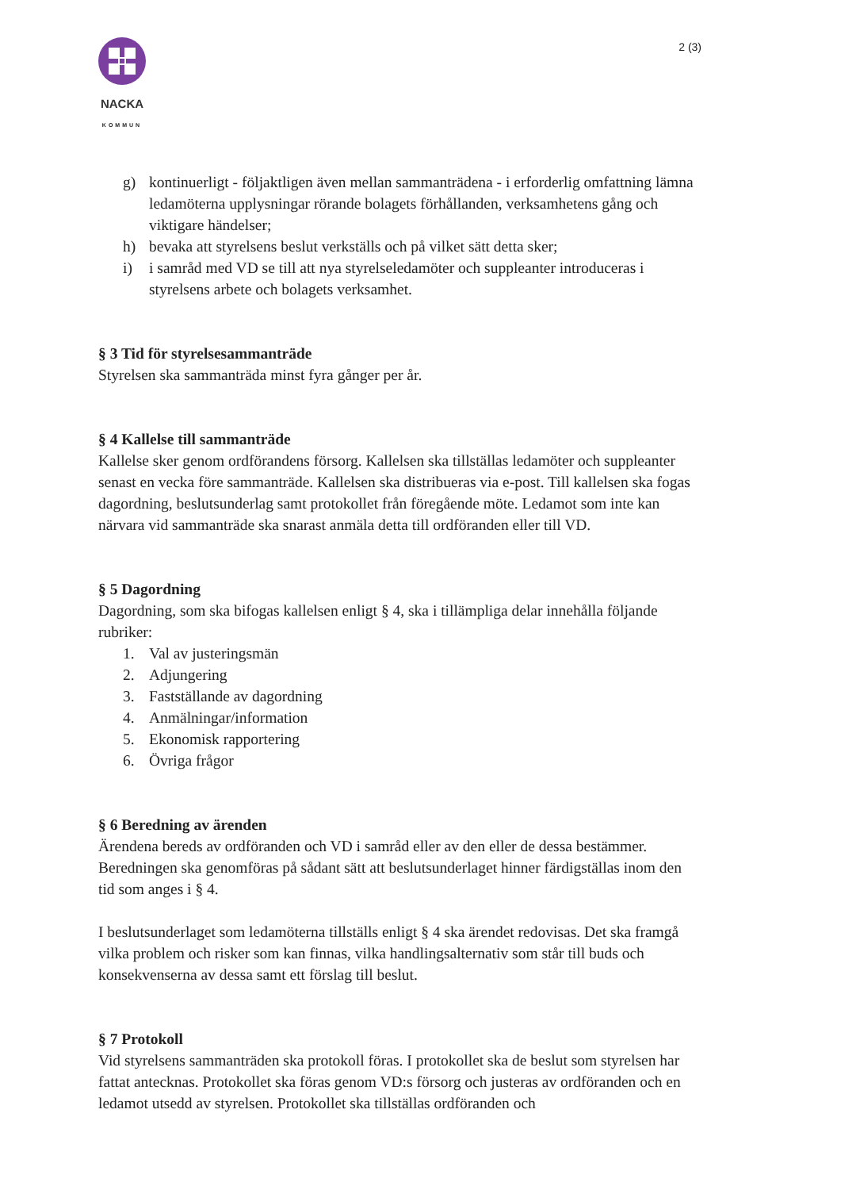NACKA
KOMMUN
2 (3)
g) kontinuerligt - följaktligen även mellan sammanträdena - i erforderlig omfattning lämna ledamöterna upplysningar rörande bolagets förhållanden, verksamhetens gång och viktigare händelser;
h) bevaka att styrelsens beslut verkställs och på vilket sätt detta sker;
i) i samråd med VD se till att nya styrelseledamöter och suppleanter introduceras i styrelsens arbete och bolagets verksamhet.
§ 3 Tid för styrelsesammanträde
Styrelsen ska sammanträda minst fyra gånger per år.
§ 4 Kallelse till sammanträde
Kallelse sker genom ordförandens försorg. Kallelsen ska tillställas ledamöter och suppleanter senast en vecka före sammanträde. Kallelsen ska distribueras via e-post. Till kallelsen ska fogas dagordning, beslutsunderlag samt protokollet från föregående möte. Ledamot som inte kan närvara vid sammanträde ska snarast anmäla detta till ordföranden eller till VD.
§ 5 Dagordning
Dagordning, som ska bifogas kallelsen enligt § 4, ska i tillämpliga delar innehålla följande rubriker:
1. Val av justeringsmän
2. Adjungering
3. Fastställande av dagordning
4. Anmälningar/information
5. Ekonomisk rapportering
6. Övriga frågor
§ 6 Beredning av ärenden
Ärendena bereds av ordföranden och VD i samråd eller av den eller de dessa bestämmer. Beredningen ska genomföras på sådant sätt att beslutsunderlaget hinner färdigställas inom den tid som anges i § 4.
I beslutsunderlaget som ledamöterna tillställs enligt § 4 ska ärendet redovisas. Det ska framgå vilka problem och risker som kan finnas, vilka handlingsalternativ som står till buds och konsekvenserna av dessa samt ett förslag till beslut.
§ 7 Protokoll
Vid styrelsens sammanträden ska protokoll föras. I protokollet ska de beslut som styrelsen har fattat antecknas. Protokollet ska föras genom VD:s försorg och justeras av ordföranden och en ledamot utsedd av styrelsen. Protokollet ska tillställas ordföranden och